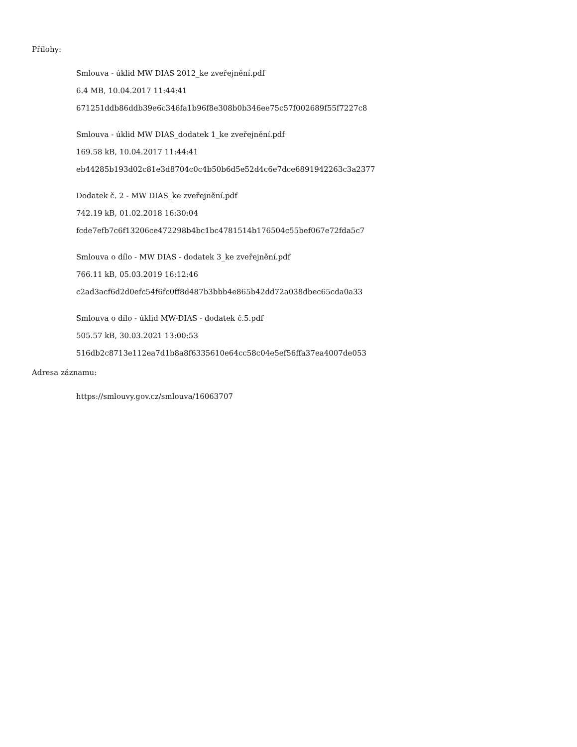Přílohy:
Smlouva - úklid MW DIAS 2012_ke zveřejnění.pdf
6.4 MB, 10.04.2017 11:44:41
671251ddb86ddb39e6c346fa1b96f8e308b0b346ee75c57f002689f55f7227c8
Smlouva - úklid MW DIAS_dodatek 1_ke zveřejnění.pdf
169.58 kB, 10.04.2017 11:44:41
eb44285b193d02c81e3d8704c0c4b50b6d5e52d4c6e7dce6891942263c3a2377
Dodatek č. 2 - MW DIAS_ke zveřejnění.pdf
742.19 kB, 01.02.2018 16:30:04
fcde7efb7c6f13206ce472298b4bc1bc4781514b176504c55bef067e72fda5c7
Smlouva o dílo - MW DIAS - dodatek 3_ke zveřejnění.pdf
766.11 kB, 05.03.2019 16:12:46
c2ad3acf6d2d0efc54f6fc0ff8d487b3bbb4e865b42dd72a038dbec65cda0a33
Smlouva o dílo - úklid MW-DIAS - dodatek č.5.pdf
505.57 kB, 30.03.2021 13:00:53
516db2c8713e112ea7d1b8a8f6335610e64cc58c04e5ef56ffa37ea4007de053
Adresa záznamu:
https://smlouvy.gov.cz/smlouva/16063707